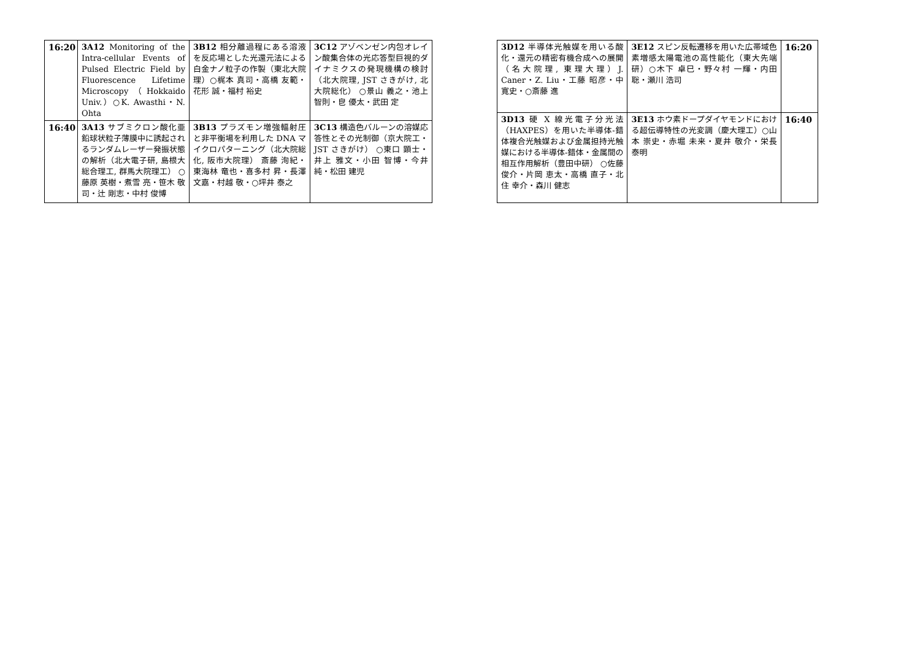| 16:20 | 3A12 Monitoring of the Intra-cellular Events of Pulsed Electric Field by Fluorescence Lifetime Microscopy（Hokkaido Univ.）○K. Awasthi・N. Ohta | 3B12 相分離過程にある溶液を反応場とした光還元法による白金ナノ粒子の作製（東北大院理）○梶本 真司・高橋 友範・花形 誠・福村 裕史 | 3C12 アゾベンゼン内包オレイン酸集合体の光応答型巨視的ダイナミクスの発現機構の検討（北大院理, JST さきがけ, 北大院総化） ○景山 義之・池上 智則・皀 優太・武田 定 |
| 16:40 | 3A13 サブミクロン酸化亜鉛球状粒子薄膜中に誘起されるランダムレーザー発振状態の解析（北大電子研, 島根大総合理工, 群馬大院理工） ○藤原 英樹・煮雪 亮・笹木 敬司・辻 剛志・中村 俊博 | 3B13 プラズモン増強輻射圧と非平衡場を利用した DNA マイクロパターニング（北大院総化, 阪市大院理） 斎藤 洵紀・東海林 竜也・喜多村 昇・長澤 文嘉・村越 敬・○坪井 泰之 | 3C13 構造色バルーンの溶媒応答性とその光制御（京大院工・JST さきがけ） ○東口 顕士・井上 雅文・小田 智博・今井 純・松田 建児 |
| 3D12 半導体光触媒を用いる酸化・還元の精密有機合成への展開（名大院理, 東理大理）J. Caner・Z. Liu・工藤 昭彦・中 寛史・○斎藤 進 | 3E12 スピン反転遷移を用いた広帯域色素増感太陽電池の高性能化（東大先端研）○木下 卓巳・野々村 一輝・内田 聡・瀬川 浩司 | 16:20 |
| 3D13 硬 X 線光電子分光法（HAXPES）を用いた半導体-錯体複合光触媒および金属担持光触媒における半導体-錯体・金属間の相互作用解析（豊田中研） ○佐藤 俊介・片岡 恵太・高橋 直子・北住 幸介・森川 健志 | 3E13 ホウ素ドープダイヤモンドにおける超伝導特性の光変調（慶大理工）○山本 崇史・赤堀 未来・夏井 敬介・栄長 泰明 | 16:40 |